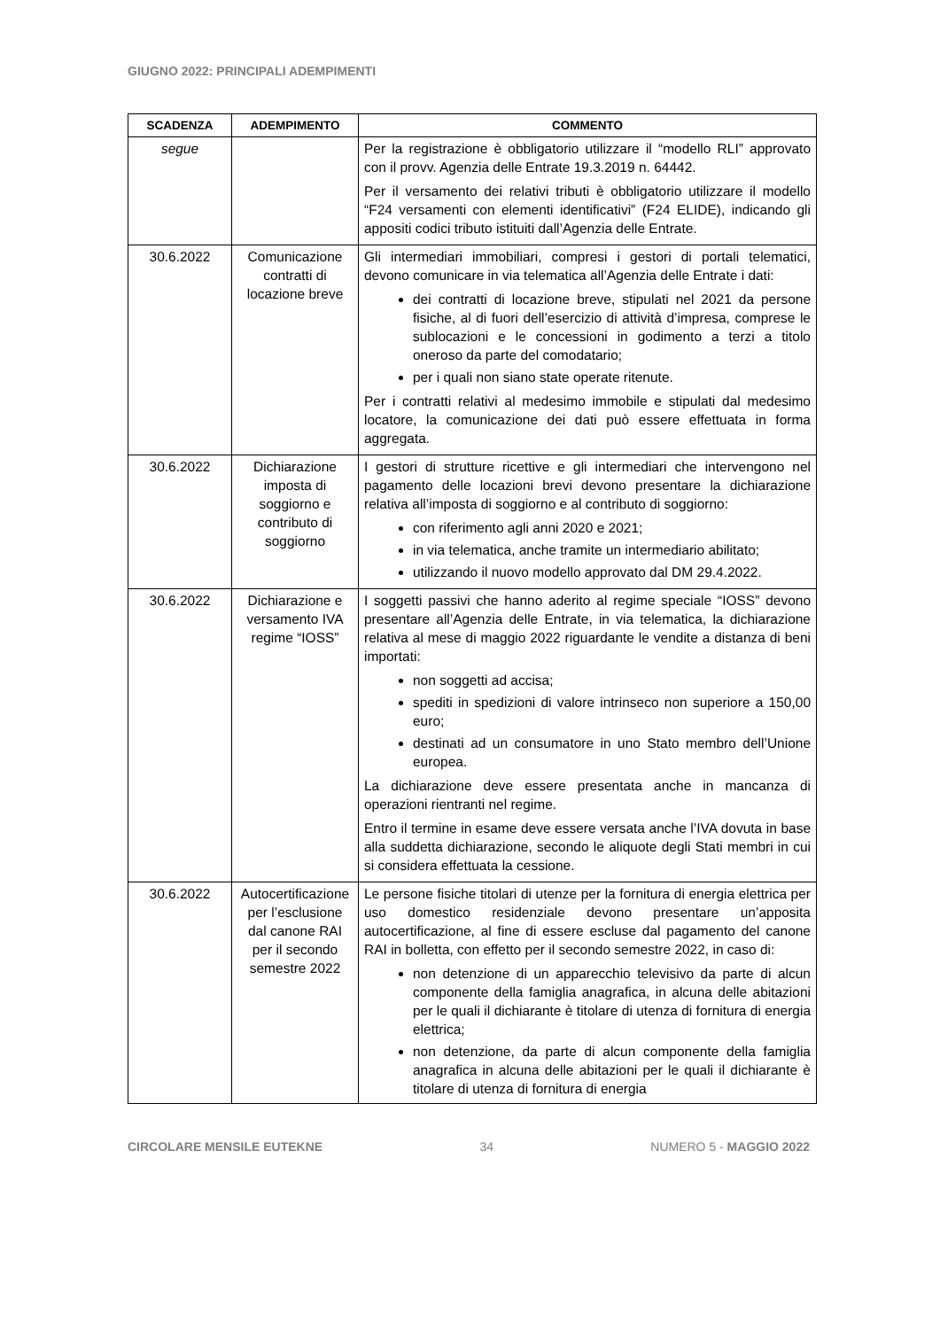GIUGNO 2022: PRINCIPALI ADEMPIMENTI
| SCADENZA | ADEMPIMENTO | COMMENTO |
| --- | --- | --- |
| segue | | Per la registrazione è obbligatorio utilizzare il “modello RLI” approvato con il provv. Agenzia delle Entrate 19.3.2019 n. 64442. Per il versamento dei relativi tributi è obbligatorio utilizzare il modello “F24 versamenti con elementi identificativi” (F24 ELIDE), indicando gli appositi codici tributo istituiti dall’Agenzia delle Entrate. |
| 30.6.2022 | Comunicazione contratti di locazione breve | Gli intermediari immobiliari, compresi i gestori di portali telematici, devono comunicare in via telematica all’Agenzia delle Entrate i dati: dei contratti di locazione breve, stipulati nel 2021 da persone fisiche, al di fuori dell’esercizio di attività d’impresa, comprese le sublocazioni e le concessioni in godimento a terzi a titolo oneroso da parte del comodatario; per i quali non siano state operate ritenute. Per i contratti relativi al medesimo immobile e stipulati dal medesimo locatore, la comunicazione dei dati può essere effettuata in forma aggregata. |
| 30.6.2022 | Dichiarazione imposta di soggiorno e contributo di soggiorno | I gestori di strutture ricettive e gli intermediari che intervengono nel pagamento delle locazioni brevi devono presentare la dichiarazione relativa all’imposta di soggiorno e al contributo di soggiorno: con riferimento agli anni 2020 e 2021; in via telematica, anche tramite un intermediario abilitato; utilizzando il nuovo modello approvato dal DM 29.4.2022. |
| 30.6.2022 | Dichiarazione e versamento IVA regime “IOSS” | I soggetti passivi che hanno aderito al regime speciale “IOSS” devono presentare all’Agenzia delle Entrate, in via telematica, la dichiarazione relativa al mese di maggio 2022 riguardante le vendite a distanza di beni importati: non soggetti ad accisa; spediti in spedizioni di valore intrinseco non superiore a 150,00 euro; destinati ad un consumatore in uno Stato membro dell’Unione europea. La dichiarazione deve essere presentata anche in mancanza di operazioni rientranti nel regime. Entro il termine in esame deve essere versata anche l’IVA dovuta in base alla suddetta dichiarazione, secondo le aliquote degli Stati membri in cui si considera effettuata la cessione. |
| 30.6.2022 | Autocertificazione per l’esclusione dal canone RAI per il secondo semestre 2022 | Le persone fisiche titolari di utenze per la fornitura di energia elettrica per uso domestico residenziale devono presentare un’apposita autocertificazione, al fine di essere escluse dal pagamento del canone RAI in bolletta, con effetto per il secondo semestre 2022, in caso di: non detenzione di un apparecchio televisivo da parte di alcun componente della famiglia anagrafica, in alcuna delle abitazioni per le quali il dichiarante è titolare di utenza di fornitura di energia elettrica; non detenzione, da parte di alcun componente della famiglia anagrafica in alcuna delle abitazioni per le quali il dichiarante è titolare di utenza di fornitura di energia |
CIRCOLARE MENSILE EUTEKNE 34 NUMERO 5 - MAGGIO 2022